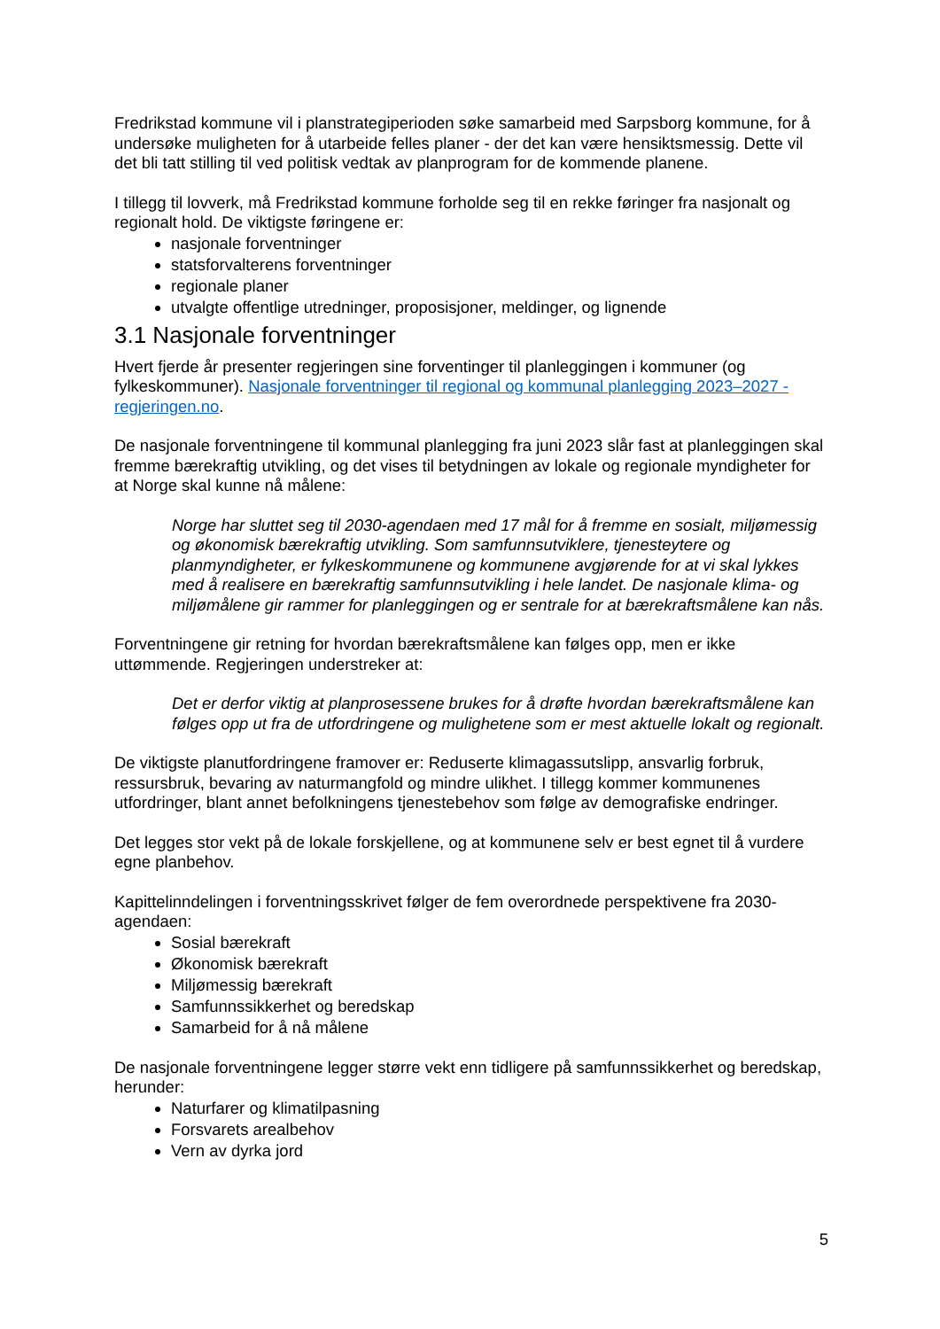Fredrikstad kommune vil i planstrategiperioden søke samarbeid med Sarpsborg kommune, for å undersøke muligheten for å utarbeide felles planer - der det kan være hensiktsmessig. Dette vil det bli tatt stilling til ved politisk vedtak av planprogram for de kommende planene.
I tillegg til lovverk, må Fredrikstad kommune forholde seg til en rekke føringer fra nasjonalt og regionalt hold. De viktigste føringene er:
nasjonale forventninger
statsforvalterens forventninger
regionale planer
utvalgte offentlige utredninger, proposisjoner, meldinger, og lignende
3.1 Nasjonale forventninger
Hvert fjerde år presenter regjeringen sine forventinger til planleggingen i kommuner (og fylkeskommuner). Nasjonale forventninger til regional og kommunal planlegging 2023–2027 - regjeringen.no.
De nasjonale forventningene til kommunal planlegging fra juni 2023 slår fast at planleggingen skal fremme bærekraftig utvikling, og det vises til betydningen av lokale og regionale myndigheter for at Norge skal kunne nå målene:
Norge har sluttet seg til 2030-agendaen med 17 mål for å fremme en sosialt, miljømessig og økonomisk bærekraftig utvikling. Som samfunnsutviklere, tjenesteytere og planmyndigheter, er fylkeskommunene og kommunene avgjørende for at vi skal lykkes med å realisere en bærekraftig samfunnsutvikling i hele landet. De nasjonale klima- og miljømålene gir rammer for planleggingen og er sentrale for at bærekraftsmålene kan nås.
Forventningene gir retning for hvordan bærekraftsmålene kan følges opp, men er ikke uttømmende. Regjeringen understreker at:
Det er derfor viktig at planprosessene brukes for å drøfte hvordan bærekraftsmålene kan følges opp ut fra de utfordringene og mulighetene som er mest aktuelle lokalt og regionalt.
De viktigste planutfordringene framover er: Reduserte klimagassutslipp, ansvarlig forbruk, ressursbruk, bevaring av naturmangfold og mindre ulikhet. I tillegg kommer kommunenes utfordringer, blant annet befolkningens tjenestebehov som følge av demografiske endringer.
Det legges stor vekt på de lokale forskjellene, og at kommunene selv er best egnet til å vurdere egne planbehov.
Kapittelinndelingen i forventningsskrivet følger de fem overordnede perspektivene fra 2030-agendaen:
Sosial bærekraft
Økonomisk bærekraft
Miljømessig bærekraft
Samfunnssikkerhet og beredskap
Samarbeid for å nå målene
De nasjonale forventningene legger større vekt enn tidligere på samfunnssikkerhet og beredskap, herunder:
Naturfarer og klimatilpasning
Forsvarets arealbehov
Vern av dyrka jord
5